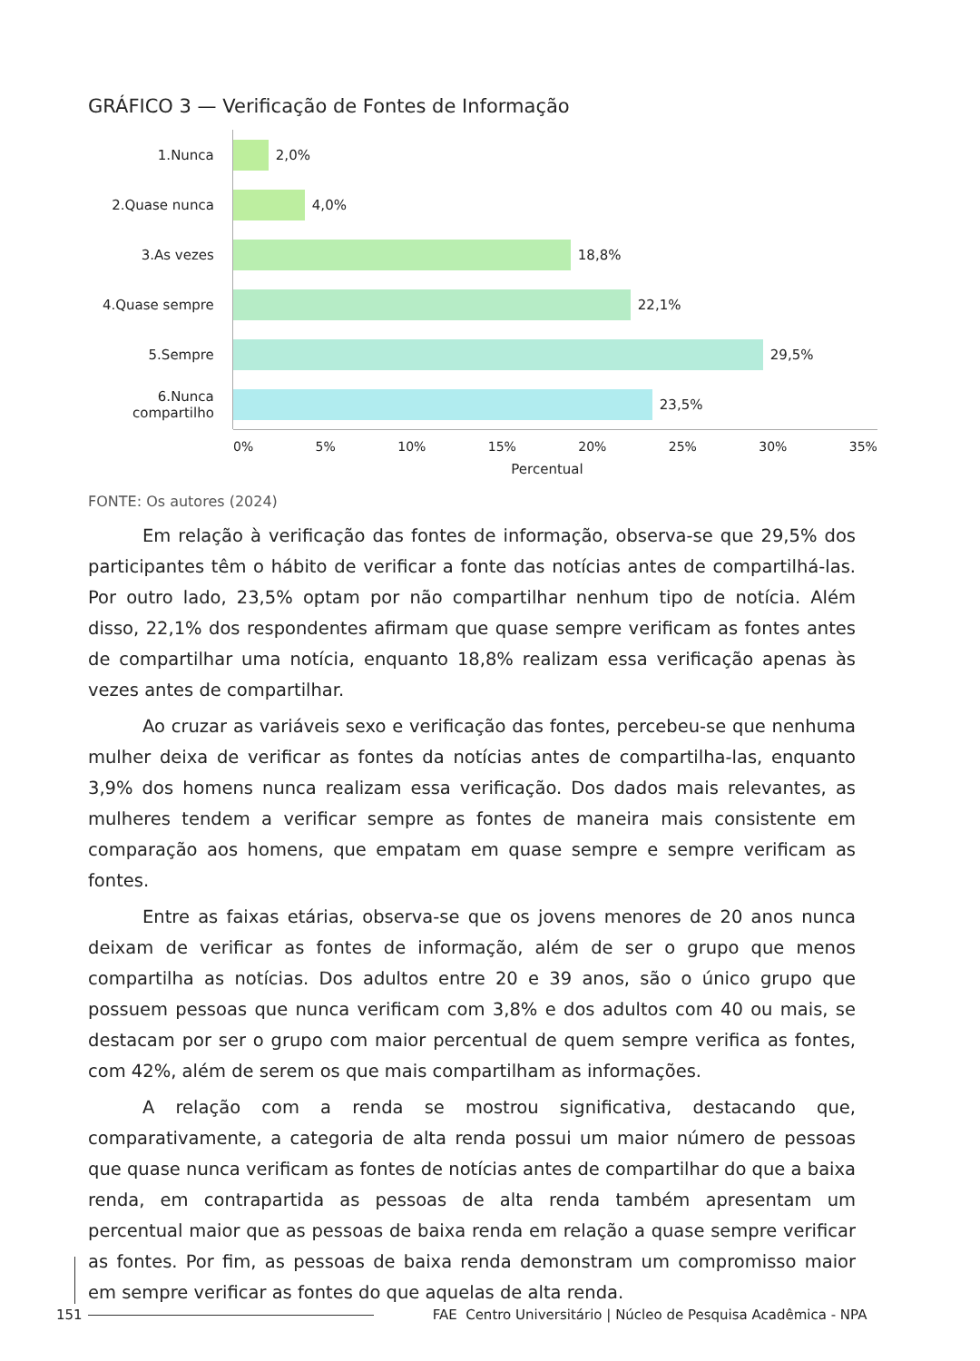GRÁFICO 3 — Verificação de Fontes de Informação
1.Nunca
2,0%
2.Quase nunca
4,0%
3.As vezes
18,8%
4.Quase sempre
22,1%
5.Sempre
29,5%
6.Nunca compartilho
23,5%
0% 5% 10% 15% 20% 25% 30% 35%
Percentual
FONTE: Os autores (2024)
Em relação à verificação das fontes de informação, observa-se que 29,5% dos participantes têm o hábito de verificar a fonte das notícias antes de compartilhá-las. Por outro lado, 23,5% optam por não compartilhar nenhum tipo de notícia. Além disso, 22,1% dos respondentes afirmam que quase sempre verificam as fontes antes de compartilhar uma notícia, enquanto 18,8% realizam essa verificação apenas às vezes antes de compartilhar.
Ao cruzar as variáveis sexo e verificação das fontes, percebeu-se que nenhuma mulher deixa de verificar as fontes da notícias antes de compartilha-las, enquanto 3,9% dos homens nunca realizam essa verificação. Dos dados mais relevantes, as mulheres tendem a verificar sempre as fontes de maneira mais consistente em comparação aos homens, que empatam em quase sempre e sempre verificam as fontes.
Entre as faixas etárias, observa-se que os jovens menores de 20 anos nunca deixam de verificar as fontes de informação, além de ser o grupo que menos compartilha as notícias. Dos adultos entre 20 e 39 anos, são o único grupo que possuem pessoas que nunca verificam com 3,8% e dos adultos com 40 ou mais, se destacam por ser o grupo com maior percentual de quem sempre verifica as fontes, com 42%, além de serem os que mais compartilham as informações.
A relação com a renda se mostrou significativa, destacando que, comparativamente, a categoria de alta renda possui um maior número de pessoas que quase nunca verificam as fontes de notícias antes de compartilhar do que a baixa renda, em contrapartida as pessoas de alta renda também apresentam um percentual maior que as pessoas de baixa renda em relação a quase sempre verificar as fontes. Por fim, as pessoas de baixa renda demonstram um compromisso maior em sempre verificar as fontes do que aquelas de alta renda.
151 FAE Centro Universitário | Núcleo de Pesquisa Acadêmica - NPA